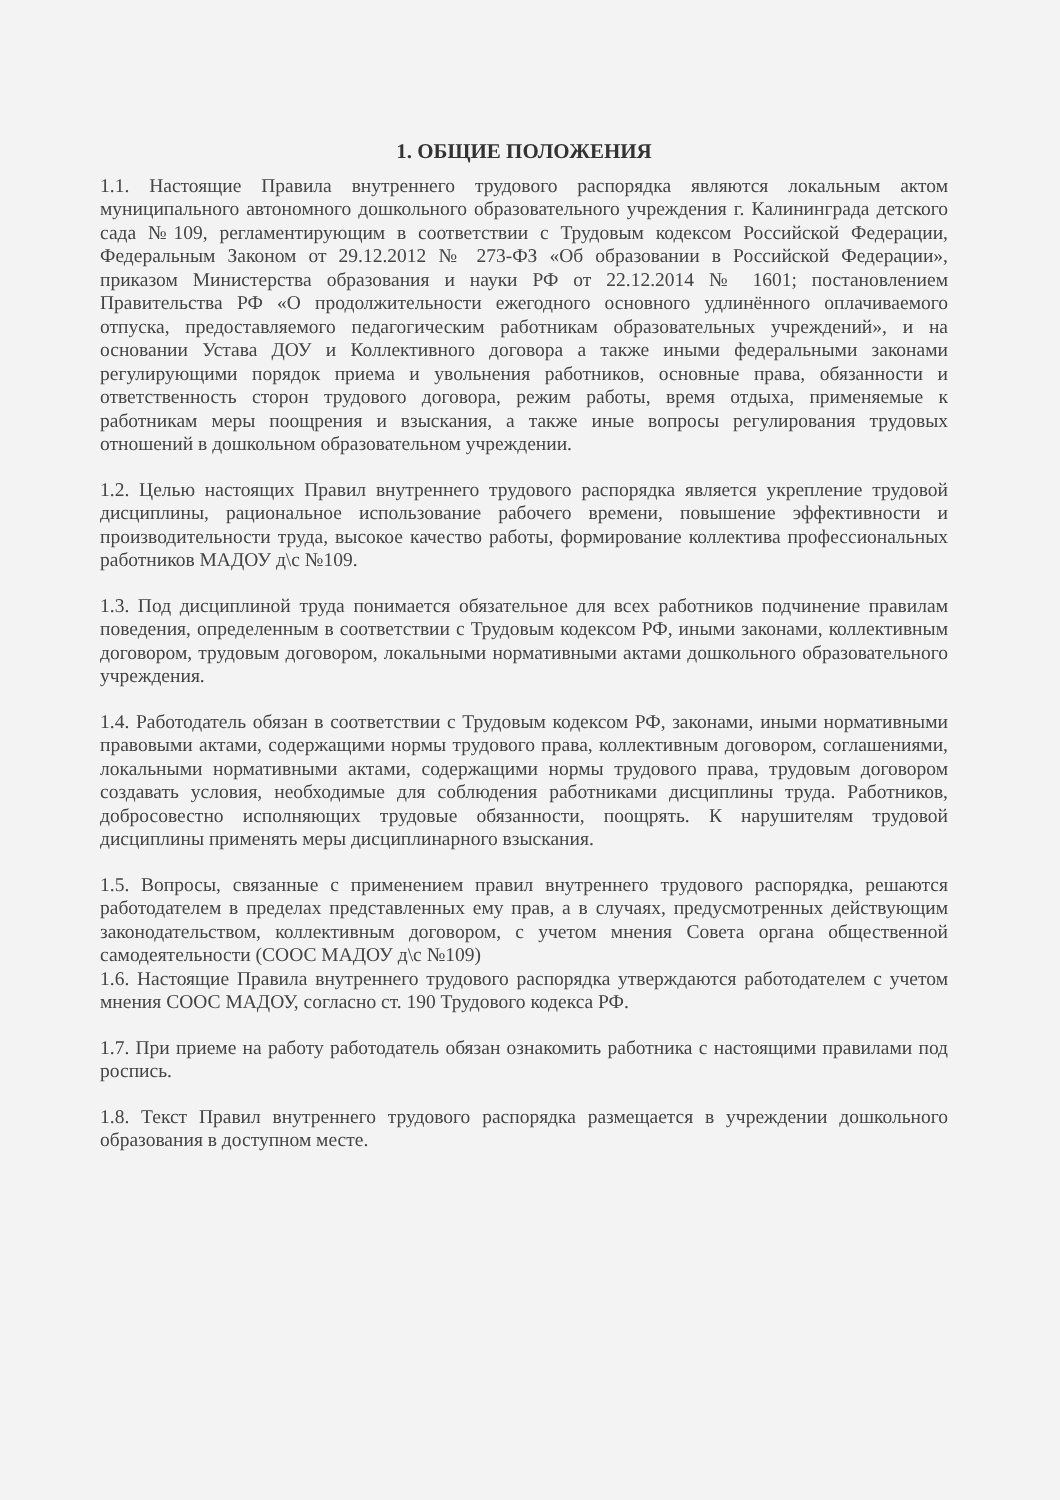1. ОБЩИЕ ПОЛОЖЕНИЯ
1.1. Настоящие Правила внутреннего трудового распорядка являются локальным актом муниципального автономного дошкольного образовательного учреждения г. Калининграда детского сада №109, регламентирующим в соответствии с Трудовым кодексом Российской Федерации, Федеральным Законом от 29.12.2012 № 273-ФЗ «Об образовании в Российской Федерации», приказом Министерства образования и науки РФ от 22.12.2014 № 1601; постановлением Правительства РФ «О продолжительности ежегодного основного удлинённого оплачиваемого отпуска, предоставляемого педагогическим работникам образовательных учреждений», и на основании Устава ДОУ и Коллективного договора а также иными федеральными законами регулирующими порядок приема и увольнения работников, основные права, обязанности и ответственность сторон трудового договора, режим работы, время отдыха, применяемые к работникам меры поощрения и взыскания, а также иные вопросы регулирования трудовых отношений в дошкольном образовательном учреждении.
1.2. Целью настоящих Правил внутреннего трудового распорядка является укрепление трудовой дисциплины, рациональное использование рабочего времени, повышение эффективности и производительности труда, высокое качество работы, формирование коллектива профессиональных работников МАДОУ д\с №109.
1.3. Под дисциплиной труда понимается обязательное для всех работников подчинение правилам поведения, определенным в соответствии с Трудовым кодексом РФ, иными законами, коллективным договором, трудовым договором, локальными нормативными актами дошкольного образовательного учреждения.
1.4. Работодатель обязан в соответствии с Трудовым кодексом РФ, законами, иными нормативными правовыми актами, содержащими нормы трудового права, коллективным договором, соглашениями, локальными нормативными актами, содержащими нормы трудового права, трудовым договором создавать условия, необходимые для соблюдения работниками дисциплины труда. Работников, добросовестно исполняющих трудовые обязанности, поощрять. К нарушителям трудовой дисциплины применять меры дисциплинарного взыскания.
1.5. Вопросы, связанные с применением правил внутреннего трудового распорядка, решаются работодателем в пределах представленных ему прав, а в случаях, предусмотренных действующим законодательством, коллективным договором, с учетом мнения Совета органа общественной самодеятельности (СООС МАДОУ д\с №109)
1.6. Настоящие Правила внутреннего трудового распорядка утверждаются работодателем с учетом мнения СООС МАДОУ, согласно ст. 190 Трудового кодекса РФ.
1.7. При приеме на работу работодатель обязан ознакомить работника с настоящими правилами под роспись.
1.8. Текст Правил внутреннего трудового распорядка размещается в учреждении дошкольного образования в доступном месте.